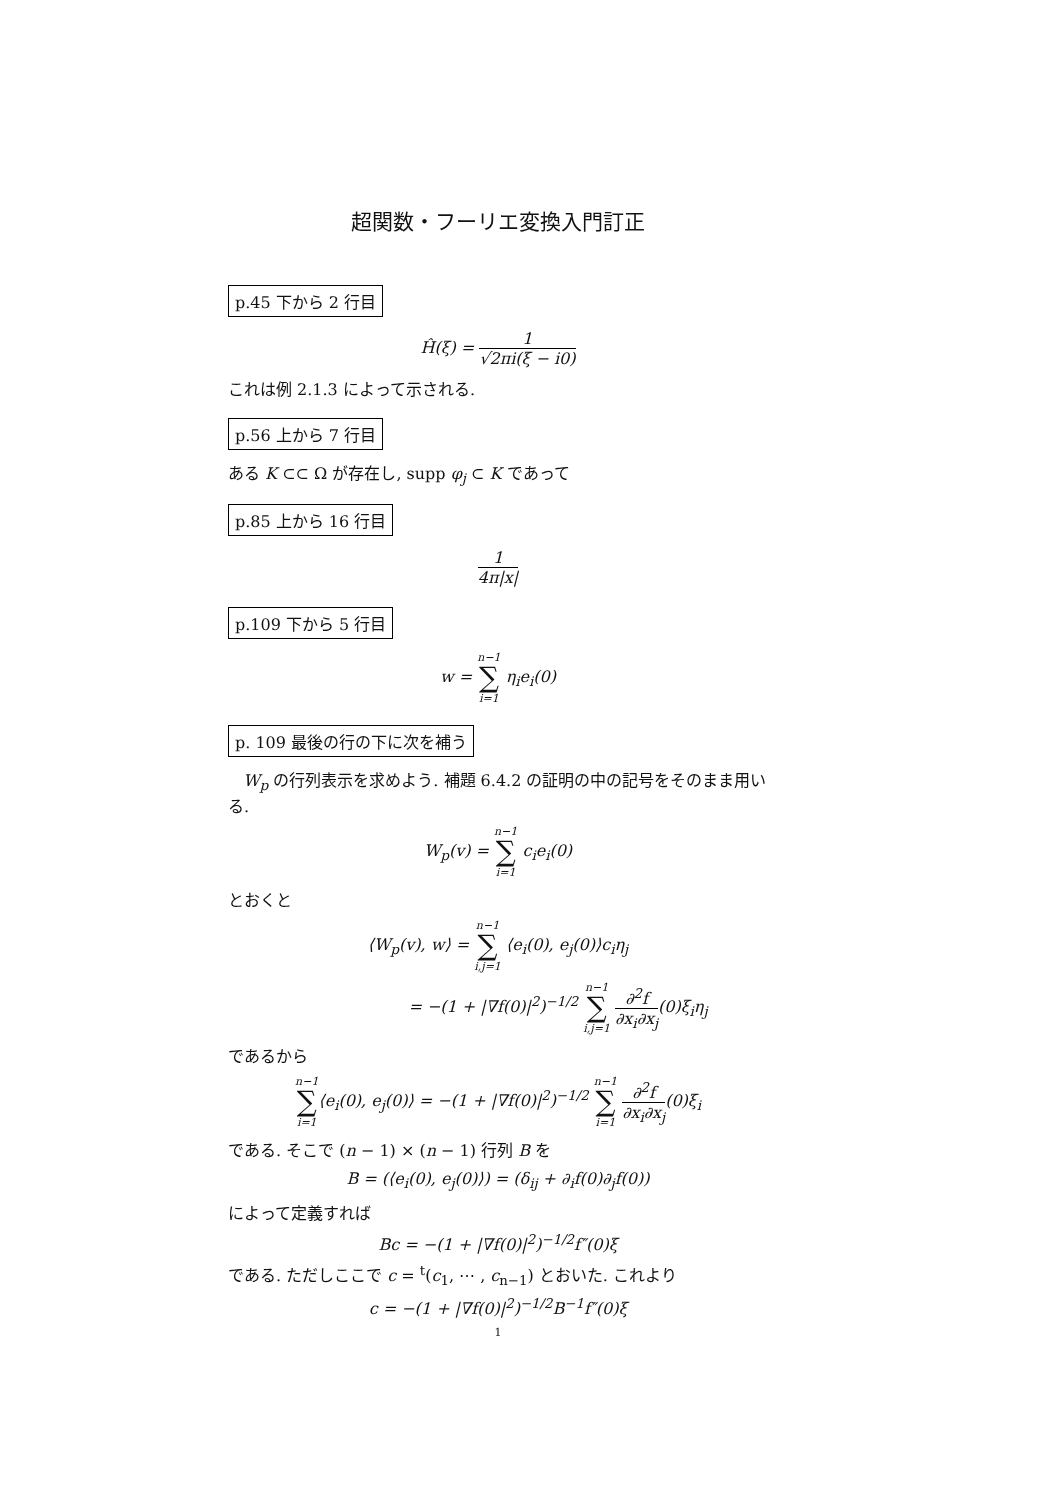超関数・フーリエ変換入門訂正
p.45 下から 2 行目
Ĥ(ξ) = 1 √2πi(ξ − i0)
これは例 2.1.3 によって示される.
p.56 上から 7 行目
ある K ⊂⊂ Ω が存在し, supp φ<sub>j</sub> ⊂ K であって
p.85 上から 16 行目
1 4π|x|
p.109 下から 5 行目
w = n−1 ∑ i=1 η<sub>i</sub>e<sub>i</sub>(0)
p. 109 最後の行の下に次を補う
W<sub>p</sub> の行列表示を求めよう. 補題 6.4.2 の証明の中の記号をそのまま用いる.
W<sub>p</sub>(v) = n−1 ∑ i=1 c<sub>i</sub>e<sub>i</sub>(0)
とおくと
⟨W<sub>p</sub>(v), w⟩ = n−1 ∑ i,j=1 ⟨e<sub>i</sub>(0), e<sub>j</sub>(0)⟩c<sub>i</sub>η<sub>j</sub>
= −(1 + |∇f(0)|<sup>2</sup>)<sup>−1/2</sup> n−1 ∑ i,j=1 ∂<sup>2</sup>f ∂x<sub>i</sub>∂x<sub>j</sub>(0)ξ<sub>i</sub>η<sub>j</sub>
であるから
n−1 ∑ i=1⟨e<sub>i</sub>(0), e<sub>j</sub>(0)⟩ = −(1 + |∇f(0)|<sup>2</sup>)<sup>−1/2</sup> n−1 ∑ i=1 ∂<sup>2</sup>f ∂x<sub>i</sub>∂x<sub>j</sub>(0)ξ<sub>i</sub>
である. そこで (n − 1) × (n − 1) 行列 B を
B = (⟨e<sub>i</sub>(0), e<sub>j</sub>(0)⟩) = (δ<sub>ij</sub> + ∂<sub>i</sub>f(0)∂<sub>j</sub>f(0))
によって定義すれば
Bc = −(1 + |∇f(0)|<sup>2</sup>)<sup>−1/2</sup>f″(0)ξ
である. ただしここで c = <sup>t</sup>(c<sub>1</sub>, ⋯ , c<sub>n−1</sub>) とおいた. これより
c = −(1 + |∇f(0)|<sup>2</sup>)<sup>−1/2</sup>B<sup>−1</sup>f″(0)ξ
1